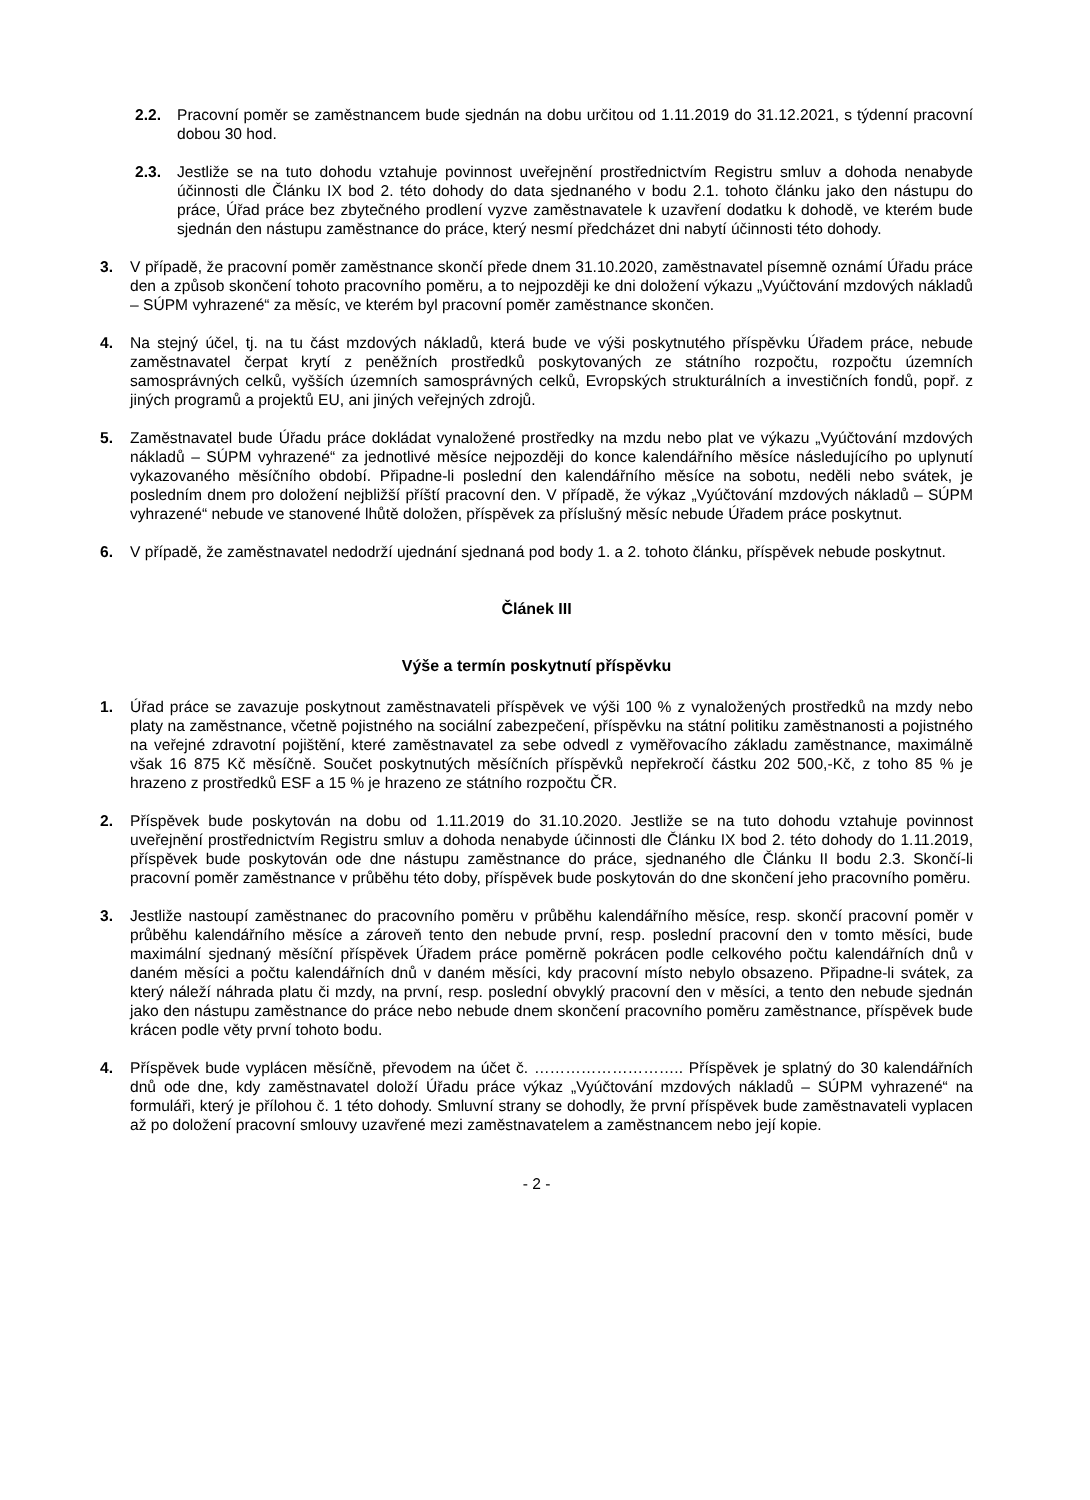2.2. Pracovní poměr se zaměstnancem bude sjednán na dobu určitou od 1.11.2019 do 31.12.2021, s týdenní pracovní dobou 30 hod.
2.3. Jestliže se na tuto dohodu vztahuje povinnost uveřejnění prostřednictvím Registru smluv a dohoda nenabyde účinnosti dle Článku IX bod 2. této dohody do data sjednaného v bodu 2.1. tohoto článku jako den nástupu do práce, Úřad práce bez zbytečného prodlení vyzve zaměstnavatele k uzavření dodatku k dohodě, ve kterém bude sjednán den nástupu zaměstnance do práce, který nesmí předcházet dni nabytí účinnosti této dohody.
3. V případě, že pracovní poměr zaměstnance skončí přede dnem 31.10.2020, zaměstnavatel písemně oznámí Úřadu práce den a způsob skončení tohoto pracovního poměru, a to nejpozději ke dni doložení výkazu „Vyúčtování mzdových nákladů – SÚPM vyhrazené“ za měsíc, ve kterém byl pracovní poměr zaměstnance skončen.
4. Na stejný účel, tj. na tu část mzdových nákladů, která bude ve výši poskytnutého příspěvku Úřadem práce, nebude zaměstnavatel čerpat krytí z peněžních prostředků poskytovaných ze státního rozpočtu, rozpočtu územních samosprávných celků, vyšších územních samosprávných celků, Evropských strukturálních a investičních fondů, popř. z jiných programů a projektů EU, ani jiných veřejných zdrojů.
5. Zaměstnavatel bude Úřadu práce dokládat vynaložené prostředky na mzdu nebo plat ve výkazu „Vyúčtování mzdových nákladů – SÚPM vyhrazené“ za jednotlivé měsíce nejpozději do konce kalendářního měsíce následujícího po uplynutí vykazovaného měsíčního období. Připadne-li poslední den kalendářního měsíce na sobotu, neděli nebo svátek, je posledním dnem pro doložení nejbližší příští pracovní den. V případě, že výkaz „Vyúčtování mzdových nákladů – SÚPM vyhrazené“ nebude ve stanovené lhůtě doložen, příspěvek za příslušný měsíc nebude Úřadem práce poskytnut.
6. V případě, že zaměstnavatel nedodrží ujednání sjednaná pod body 1. a 2. tohoto článku, příspěvek nebude poskytnut.
Článek III
Výše a termín poskytnutí příspěvku
1. Úřad práce se zavazuje poskytnout zaměstnavateli příspěvek ve výši 100 % z vynaložených prostředků na mzdy nebo platy na zaměstnance, včetně pojistného na sociální zabezpečení, příspěvku na státní politiku zaměstnanosti a pojistného na veřejné zdravotní pojištění, které zaměstnavatel za sebe odvedl z vyměřovacího základu zaměstnance, maximálně však 16 875 Kč měsíčně. Součet poskytnutých měsíčních příspěvků nepřekročí částku 202 500,-Kč, z toho 85 % je hrazeno z prostředků ESF a 15 % je hrazeno ze státního rozpočtu ČR.
2. Příspěvek bude poskytován na dobu od 1.11.2019 do 31.10.2020. Jestliže se na tuto dohodu vztahuje povinnost uveřejnění prostřednictvím Registru smluv a dohoda nenabyde účinnosti dle Článku IX bod 2. této dohody do 1.11.2019, příspěvek bude poskytován ode dne nástupu zaměstnance do práce, sjednaného dle Článku II bodu 2.3. Skončí-li pracovní poměr zaměstnance v průběhu této doby, příspěvek bude poskytován do dne skončení jeho pracovního poměru.
3. Jestliže nastoupí zaměstnanec do pracovního poměru v průběhu kalendářního měsíce, resp. skončí pracovní poměr v průběhu kalendářního měsíce a zároveň tento den nebude první, resp. poslední pracovní den v tomto měsíci, bude maximální sjednaný měsíční příspěvek Úřadem práce poměrně pokrácen podle celkového počtu kalendářních dnů v daném měsíci a počtu kalendářních dnů v daném měsíci, kdy pracovní místo nebylo obsazeno. Připadne-li svátek, za který náleží náhrada platu či mzdy, na první, resp. poslední obvyklý pracovní den v měsíci, a tento den nebude sjednán jako den nástupu zaměstnance do práce nebo nebude dnem skončení pracovního poměru zaměstnance, příspěvek bude krácen podle věty první tohoto bodu.
4. Příspěvek bude vyplácen měsíčně, převodem na účet č. ……………………….. Příspěvek je splatný do 30 kalendářních dnů ode dne, kdy zaměstnavatel doloží Úřadu práce výkaz „Vyúčtování mzdových nákladů – SÚPM vyhrazené“ na formuláři, který je přílohou č. 1 této dohody. Smluvní strany se dohodly, že první příspěvek bude zaměstnavateli vyplacen až po doložení pracovní smlouvy uzavřené mezi zaměstnavatelem a zaměstnancem nebo její kopie.
- 2 -